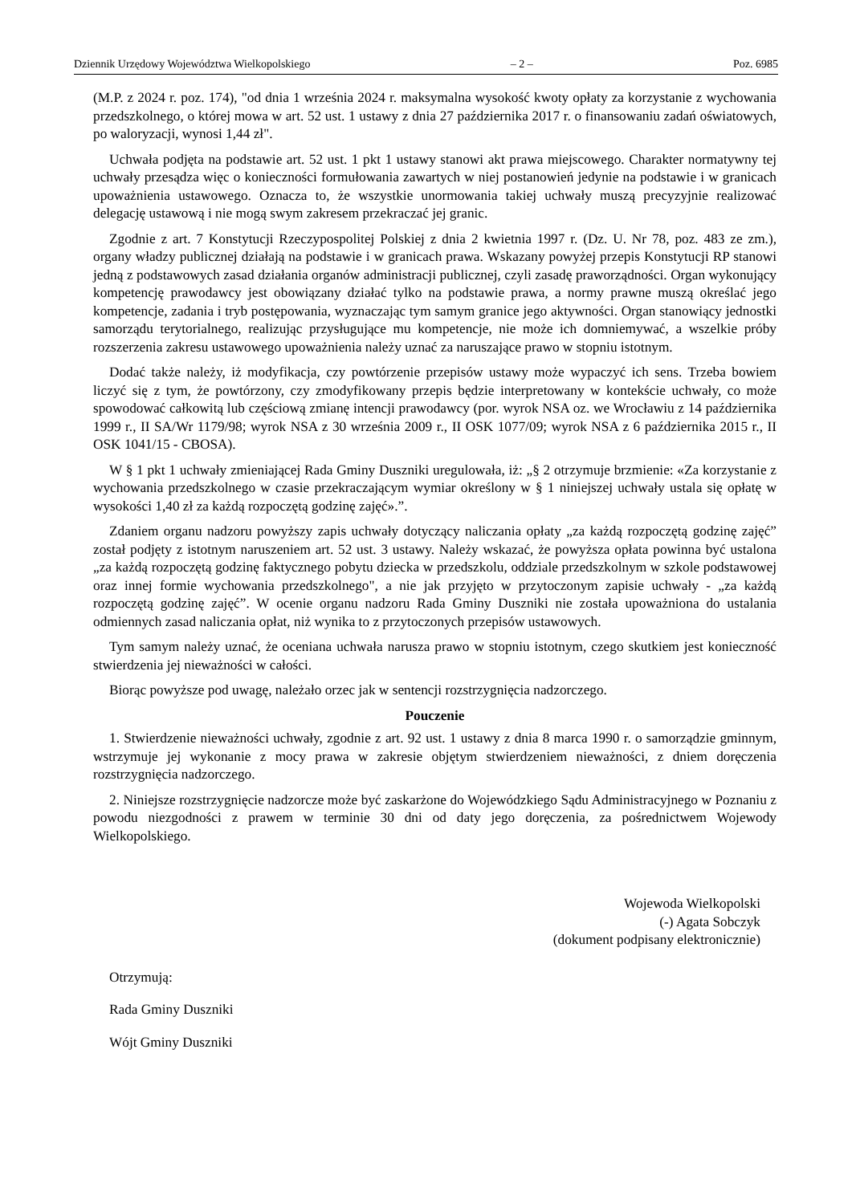Dziennik Urzędowy Województwa Wielkopolskiego – 2 – Poz. 6985
(M.P. z 2024 r. poz. 174), "od dnia 1 września 2024 r. maksymalna wysokość kwoty opłaty za korzystanie z wychowania przedszkolnego, o której mowa w art. 52 ust. 1 ustawy z dnia 27 października 2017 r. o finansowaniu zadań oświatowych, po waloryzacji, wynosi 1,44 zł".
Uchwała podjęta na podstawie art. 52 ust. 1 pkt 1 ustawy stanowi akt prawa miejscowego. Charakter normatywny tej uchwały przesądza więc o konieczności formułowania zawartych w niej postanowień jedynie na podstawie i w granicach upoważnienia ustawowego. Oznacza to, że wszystkie unormowania takiej uchwały muszą precyzyjnie realizować delegację ustawową i nie mogą swym zakresem przekraczać jej granic.
Zgodnie z art. 7 Konstytucji Rzeczypospolitej Polskiej z dnia 2 kwietnia 1997 r. (Dz. U. Nr 78, poz. 483 ze zm.), organy władzy publicznej działają na podstawie i w granicach prawa. Wskazany powyżej przepis Konstytucji RP stanowi jedną z podstawowych zasad działania organów administracji publicznej, czyli zasadę praworządności. Organ wykonujący kompetencję prawodawcy jest obowiązany działać tylko na podstawie prawa, a normy prawne muszą określać jego kompetencje, zadania i tryb postępowania, wyznaczając tym samym granice jego aktywności. Organ stanowiący jednostki samorządu terytorialnego, realizując przysługujące mu kompetencje, nie może ich domniemywać, a wszelkie próby rozszerzenia zakresu ustawowego upoważnienia należy uznać za naruszające prawo w stopniu istotnym.
Dodać także należy, iż modyfikacja, czy powtórzenie przepisów ustawy może wypaczyć ich sens. Trzeba bowiem liczyć się z tym, że powtórzony, czy zmodyfikowany przepis będzie interpretowany w kontekście uchwały, co może spowodować całkowitą lub częściową zmianę intencji prawodawcy (por. wyrok NSA oz. we Wrocławiu z 14 października 1999 r., II SA/Wr 1179/98; wyrok NSA z 30 września 2009 r., II OSK 1077/09; wyrok NSA z 6 października 2015 r., II OSK 1041/15 - CBOSA).
W § 1 pkt 1 uchwały zmieniającej Rada Gminy Duszniki uregulowała, iż: „§ 2 otrzymuje brzmienie: «Za korzystanie z wychowania przedszkolnego w czasie przekraczającym wymiar określony w § 1 niniejszej uchwały ustala się opłatę w wysokości 1,40 zł za każdą rozpoczętą godzinę zajęć».”.
Zdaniem organu nadzoru powyższy zapis uchwały dotyczący naliczania opłaty „za każdą rozpoczętą godzinę zajęć” został podjęty z istotnym naruszeniem art. 52 ust. 3 ustawy. Należy wskazać, że powyższa opłata powinna być ustalona „za każdą rozpoczętą godzinę faktycznego pobytu dziecka w przedszkolu, oddziale przedszkolnym w szkole podstawowej oraz innej formie wychowania przedszkolnego", a nie jak przyjęto w przytoczonym zapisie uchwały - „za każdą rozpoczętą godzinę zajęć”. W ocenie organu nadzoru Rada Gminy Duszniki nie została upoważniona do ustalania odmiennych zasad naliczania opłat, niż wynika to z przytoczonych przepisów ustawowych.
Tym samym należy uznać, że oceniana uchwała narusza prawo w stopniu istotnym, czego skutkiem jest konieczność stwierdzenia jej nieważności w całości.
Biorąc powyższe pod uwagę, należało orzec jak w sentencji rozstrzygnięcia nadzorczego.
Pouczenie
1. Stwierdzenie nieważności uchwały, zgodnie z art. 92 ust. 1 ustawy z dnia 8 marca 1990 r. o samorządzie gminnym, wstrzymuje jej wykonanie z mocy prawa w zakresie objętym stwierdzeniem nieważności, z dniem doręczenia rozstrzygnięcia nadzorczego.
2. Niniejsze rozstrzygnięcie nadzorcze może być zaskarżone do Wojewódzkiego Sądu Administracyjnego w Poznaniu z powodu niezgodności z prawem w terminie 30 dni od daty jego doręczenia, za pośrednictwem Wojewody Wielkopolskiego.
Wojewoda Wielkopolski
(-) Agata Sobczyk
(dokument podpisany elektronicznie)
Otrzymują:
Rada Gminy Duszniki
Wójt Gminy Duszniki